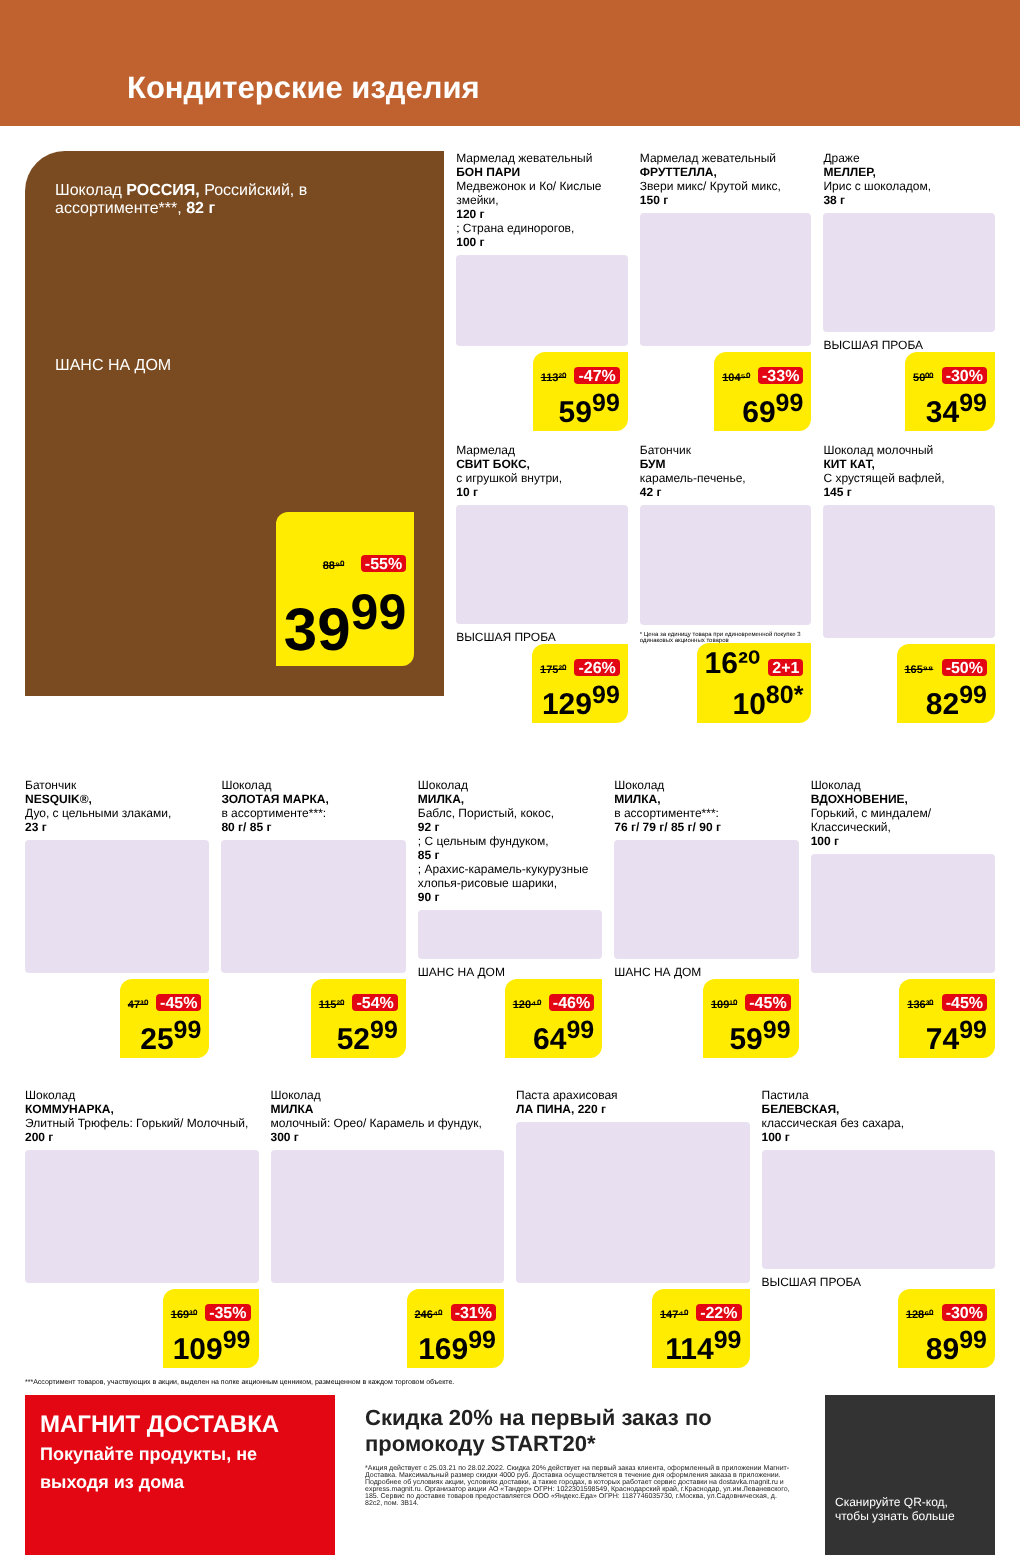Кондитерские изделия
Шоколад РОССИЯ, Российский, в ассортименте***, 82 г
ШАНС НА ДОМ
88⁹⁰ -55%
39<sup>99</sup>
Мармелад жевательный
БОН ПАРИ
Медвежонок и Ко/ Кислые змейки,
120 г; Страна единорогов,
100 г
113²⁰ -47%
59<sup>99</sup>
Мармелад жевательный
ФРУТТЕЛЛА,
Звери микс/ Крутой микс,
150 г
104⁵⁰ -33%
69<sup>99</sup>
Драже
МЕЛЛЕР,
Ирис с шоколадом,
38 г
ВЫСШАЯ ПРОБА
50⁰⁰ -30%
34<sup>99</sup>
Мармелад
СВИТ БОКС,
с игрушкой внутри,
10 г
ВЫСШАЯ ПРОБА
175²⁰ -26%
129<sup>99</sup>
Батончик
БУМ
карамель-печенье,
42 г
* Цена за единицу товара при единовременной покупке 3 одинаковых акционных товаров
16²⁰ 2+1
10<sup>80*</sup>
Шоколад молочный
КИТ КАТ,
С хрустящей вафлей,
145 г
165⁹⁸ -50%
82<sup>99</sup>
Батончик
NESQUIK®,
Дуо, с цельными злаками,
23 г
47³⁰ -45%
25<sup>99</sup>
Шоколад
ЗОЛОТАЯ МАРКА,
в ассортименте***:
80 г/ 85 г
115²⁰ -54%
52<sup>99</sup>
Шоколад
МИЛКА,
Баблс, Пористый, кокос,
92 г; С цельным фундуком,
85 г; Арахис-карамель-кукурузные хлопья-рисовые шарики,
90 г
ШАНС НА ДОМ
120⁴⁰ -46%
64<sup>99</sup>
Шоколад
МИЛКА,
в ассортименте***:
76 г/ 79 г/ 85 г/ 90 г
ШАНС НА ДОМ
109¹⁰ -45%
59<sup>99</sup>
Шоколад
ВДОХНОВЕНИЕ,
Горький, с миндалем/ Классический,
100 г
136³⁰ -45%
74<sup>99</sup>
Шоколад
КОММУНАРКА,
Элитный Трюфель: Горький/ Молочный,
200 г
169³⁰ -35%
109<sup>99</sup>
Шоколад
МИЛКА
молочный: Орео/ Карамель и фундук,
300 г
246⁴⁰ -31%
169<sup>99</sup>
Паста арахисовая
ЛА ПИНА, 220 г
147⁴⁰ -22%
114<sup>99</sup>
Пастила
БЕЛЕВСКАЯ,
классическая без сахара,
100 г
ВЫСШАЯ ПРОБА
128⁶⁰ -30%
89<sup>99</sup>
***Ассортимент товаров, участвующих в акции, выделен на полке акционным ценником, размещенном в каждом торговом объекте.
МАГНИТ ДОСТАВКА
Покупайте продукты, не выходя из дома
Скидка 20% на первый заказ по промокоду START20*
*Акция действует с 25.03.21 по 28.02.2022. Скидка 20% действует на первый заказ клиента, оформленный в приложении Магнит-Доставка. Максимальный размер скидки 4000 руб. Доставка осуществляется в течение дня оформления заказа в приложении. Подробнее об условиях акции, условиях доставки, а также городах, в которых работает сервис доставки на dostavka.magnit.ru и express.magnit.ru. Организатор акции АО «Тандер» ОГРН: 1022301598549, Краснодарский край, г.Краснодар, ул.им.Леваневского, 185. Сервис по доставке товаров предоставляется ООО «Яндекс.Еда» ОГРН: 1187746035730, г.Москва, ул.Садовническая, д. 82с2, пом. 3В14.
Сканируйте QR-код, чтобы узнать больше